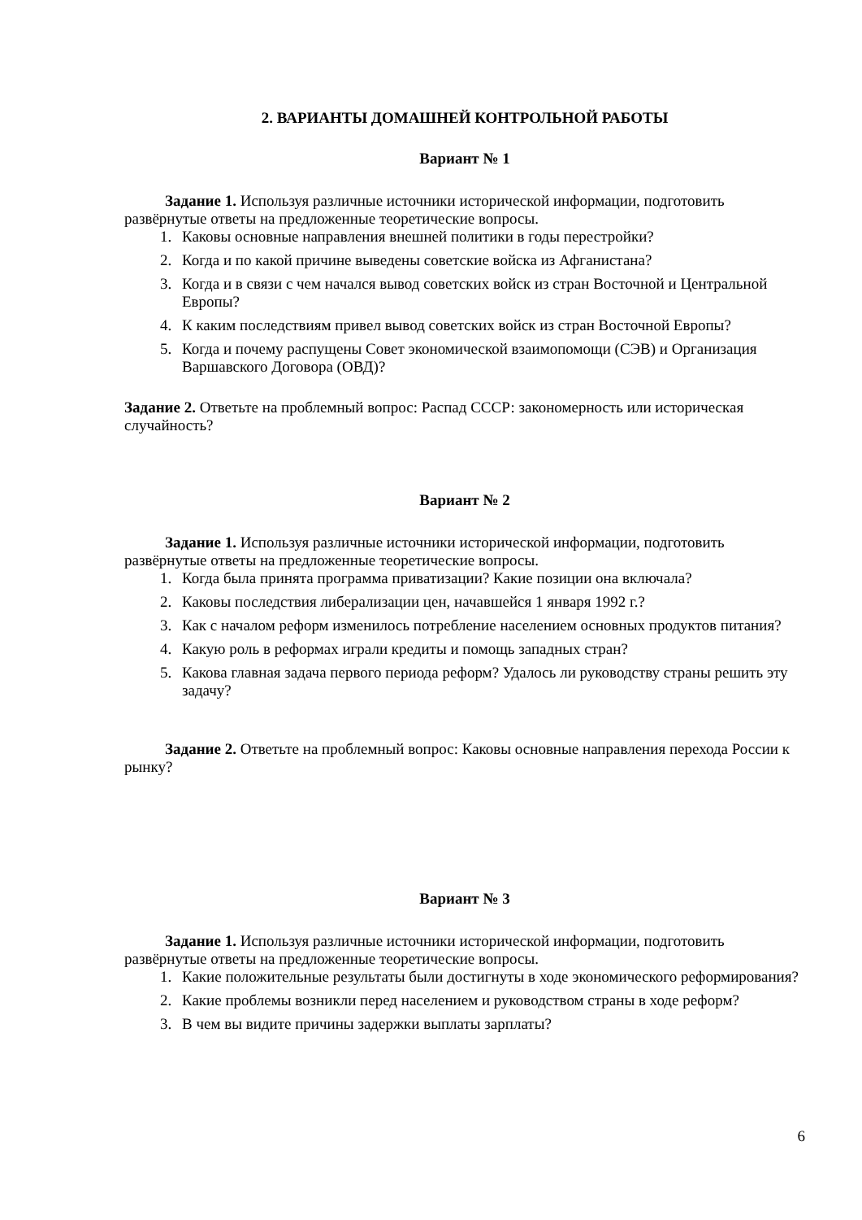2. ВАРИАНТЫ ДОМАШНЕЙ КОНТРОЛЬНОЙ РАБОТЫ
Вариант № 1
Задание 1. Используя различные источники исторической информации, подготовить развёрнутые ответы на предложенные теоретические вопросы.
1. Каковы основные направления внешней политики в годы перестройки?
2. Когда и по какой причине выведены советские войска из Афганистана?
3. Когда и в связи с чем начался вывод советских войск из стран Восточной и Центральной Европы?
4. К каким последствиям привел вывод советских войск из стран Восточной Европы?
5. Когда и почему распущены Совет экономической взаимопомощи (СЭВ) и Организация Варшавского Договора (ОВД)?
Задание 2. Ответьте на проблемный вопрос: Распад СССР: закономерность или историческая случайность?
Вариант № 2
Задание 1. Используя различные источники исторической информации, подготовить развёрнутые ответы на предложенные теоретические вопросы.
1. Когда была принята программа приватизации? Какие позиции она включала?
2. Каковы последствия либерализации цен, начавшейся 1 января 1992 г.?
3. Как с началом реформ изменилось потребление населением основных продуктов питания?
4. Какую роль в реформах играли кредиты и помощь западных стран?
5. Какова главная задача первого периода реформ? Удалось ли руководству страны решить эту задачу?
Задание 2. Ответьте на проблемный вопрос: Каковы основные направления перехода России к рынку?
Вариант № 3
Задание 1. Используя различные источники исторической информации, подготовить развёрнутые ответы на предложенные теоретические вопросы.
1. Какие положительные результаты были достигнуты в ходе экономического реформирования?
2. Какие проблемы возникли перед населением и руководством страны в ходе реформ?
3. В чем вы видите причины задержки выплаты зарплаты?
6